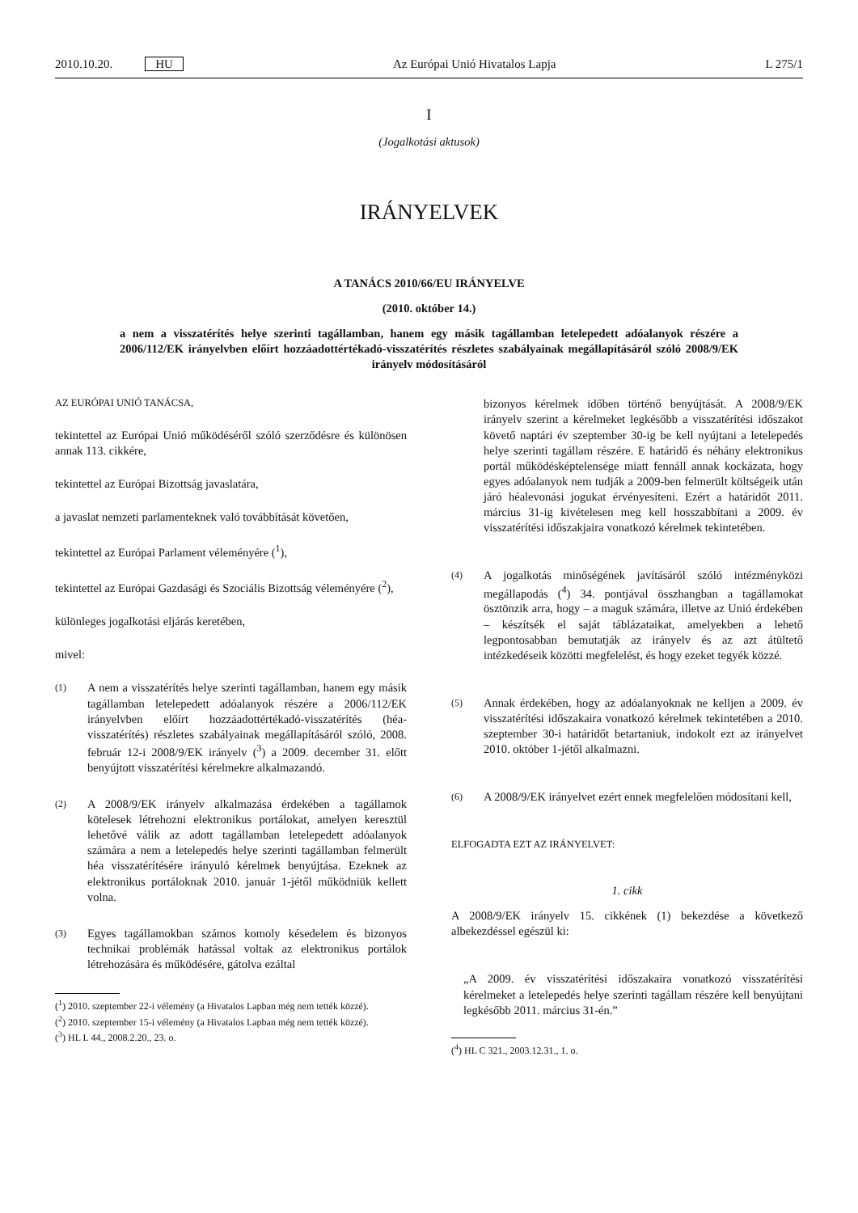2010.10.20. HU Az Európai Unió Hivatalos Lapja L 275/1
I
(Jogalkotási aktusok)
IRÁNYELVEK
A TANÁCS 2010/66/EU IRÁNYELVE
(2010. október 14.)
a nem a visszatérítés helye szerinti tagállamban, hanem egy másik tagállamban letelepedett adóalanyok részére a 2006/112/EK irányelvben előírt hozzáadottértékadó-visszatérítés részletes szabályainak megállapításáról szóló 2008/9/EK irányelv módosításáról
AZ EURÓPAI UNIÓ TANÁCSA,
tekintettel az Európai Unió működéséről szóló szerződésre és különösen annak 113. cikkére,
tekintettel az Európai Bizottság javaslatára,
a javaslat nemzeti parlamenteknek való továbbítását követően,
tekintettel az Európai Parlament véleményére (<sup>1</sup>),
tekintettel az Európai Gazdasági és Szociális Bizottság véleményére (<sup>2</sup>),
különleges jogalkotási eljárás keretében,
mivel:
(1) A nem a visszatérítés helye szerinti tagállamban, hanem egy másik tagállamban letelepedett adóalanyok részére a 2006/112/EK irányelvben előírt hozzáadottértékadó-visszatérítés (héa-visszatérítés) részletes szabályainak megállapításáról szóló, 2008. február 12-i 2008/9/EK irányelv (<sup>3</sup>) a 2009. december 31. előtt benyújtott visszatérítési kérelmekre alkalmazandó.
(2) A 2008/9/EK irányelv alkalmazása érdekében a tagállamok kötelesek létrehozni elektronikus portálokat, amelyen keresztül lehetővé válik az adott tagállamban letelepedett adóalanyok számára a nem a letelepedés helye szerinti tagállamban felmerült héa visszatérítésére irányuló kérelmek benyújtása. Ezeknek az elektronikus portáloknak 2010. január 1-jétől működniük kellett volna.
(3) Egyes tagállamokban számos komoly késedelem és bizonyos technikai problémák hatással voltak az elektronikus portálok létrehozására és működésére, gátolva ezáltal
(<sup>1</sup>) 2010. szeptember 22-i vélemény (a Hivatalos Lapban még nem tették közzé).
(<sup>2</sup>) 2010. szeptember 15-i vélemény (a Hivatalos Lapban még nem tették közzé).
(<sup>3</sup>) HL L 44., 2008.2.20., 23. o.
bizonyos kérelmek időben történő benyújtását. A 2008/9/EK irányelv szerint a kérelmeket legkésőbb a visszatérítési időszakot követő naptári év szeptember 30-ig be kell nyújtani a letelepedés helye szerinti tagállam részére. E határidő és néhány elektronikus portál működésképtelensége miatt fennáll annak kockázata, hogy egyes adóalanyok nem tudják a 2009-ben felmerült költségeik után járó héalevonási jogukat érvényesíteni. Ezért a határidőt 2011. március 31-ig kivételesen meg kell hosszabbítani a 2009. év visszatérítési időszakjaira vonatkozó kérelmek tekintetében.
(4) A jogalkotás minőségének javításáról szóló intézményközi megállapodás (<sup>4</sup>) 34. pontjával összhangban a tagállamokat ösztönzik arra, hogy – a maguk számára, illetve az Unió érdekében – készítsék el saját táblázataikat, amelyekben a lehető legpontosabban bemutatják az irányelv és az azt átültető intézkedéseik közötti megfelelést, és hogy ezeket tegyék közzé.
(5) Annak érdekében, hogy az adóalanyoknak ne kelljen a 2009. év visszatérítési időszakaira vonatkozó kérelmek tekintetében a 2010. szeptember 30-i határidőt betartaniuk, indokolt ezt az irányelvet 2010. október 1-jétől alkalmazni.
(6) A 2008/9/EK irányelvet ezért ennek megfelelően módosítani kell,
ELFOGADTA EZT AZ IRÁNYELVET:
1. cikk
A 2008/9/EK irányelv 15. cikkének (1) bekezdése a következő albekezdéssel egészül ki:
„A 2009. év visszatérítési időszakaira vonatkozó visszatérítési kérelmeket a letelepedés helye szerinti tagállam részére kell benyújtani legkésőbb 2011. március 31-én.”
(<sup>4</sup>) HL C 321., 2003.12.31., 1. o.